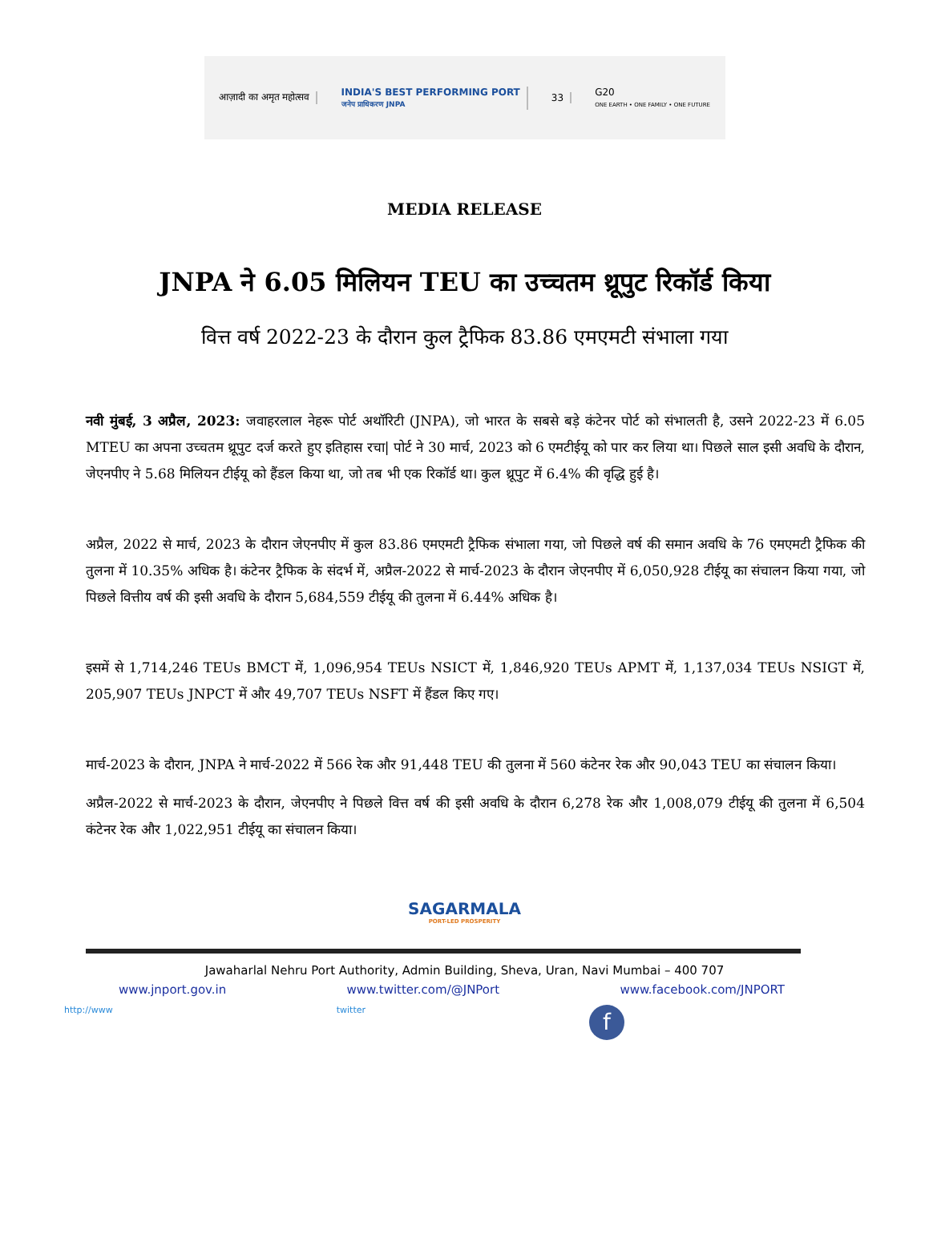आज़ादी का अमृत महोत्सव
INDIA'S BEST PERFORMING PORT
जनेप प्राधिकरण JNPA
33
G20
ONE EARTH • ONE FAMILY • ONE FUTURE
MEDIA RELEASE
JNPA ने 6.05 मिलियन TEU का उच्चतम थ्रूपुट रिकॉर्ड किया
वित्त वर्ष 2022-23 के दौरान कुल ट्रैफिक 83.86 एमएमटी संभाला गया
नवी मुंबई, 3 अप्रैल, 2023: जवाहरलाल नेहरू पोर्ट अथॉरिटी (JNPA), जो भारत के सबसे बड़े कंटेनर पोर्ट को संभालती है, उसने 2022-23 में 6.05 MTEU का अपना उच्चतम थ्रूपुट दर्ज करते हुए इतिहास रचा| पोर्ट ने 30 मार्च, 2023 को 6 एमटीईयू को पार कर लिया था। पिछले साल इसी अवधि के दौरान, जेएनपीए ने 5.68 मिलियन टीईयू को हैंडल किया था, जो तब भी एक रिकॉर्ड था। कुल थ्रूपुट में 6.4% की वृद्धि हुई है।
अप्रैल, 2022 से मार्च, 2023 के दौरान जेएनपीए में कुल 83.86 एमएमटी ट्रैफिक संभाला गया, जो पिछले वर्ष की समान अवधि के 76 एमएमटी ट्रैफिक की तुलना में 10.35% अधिक है। कंटेनर ट्रैफिक के संदर्भ में, अप्रैल-2022 से मार्च-2023 के दौरान जेएनपीए में 6,050,928 टीईयू का संचालन किया गया, जो पिछले वित्तीय वर्ष की इसी अवधि के दौरान 5,684,559 टीईयू की तुलना में 6.44% अधिक है।
इसमें से 1,714,246 TEUs BMCT में, 1,096,954 TEUs NSICT में, 1,846,920 TEUs APMT में, 1,137,034 TEUs NSIGT में, 205,907 TEUs JNPCT में और 49,707 TEUs NSFT में हैंडल किए गए।
मार्च-2023 के दौरान, JNPA ने मार्च-2022 में 566 रेक और 91,448 TEU की तुलना में 560 कंटेनर रेक और 90,043 TEU का संचालन किया।
अप्रैल-2022 से मार्च-2023 के दौरान, जेएनपीए ने पिछले वित्त वर्ष की इसी अवधि के दौरान 6,278 रेक और 1,008,079 टीईयू की तुलना में 6,504 कंटेनर रेक और 1,022,951 टीईयू का संचालन किया।
SAGARMALA
PORT-LED PROSPERITY
Jawaharlal Nehru Port Authority, Admin Building, Sheva, Uran, Navi Mumbai – 400 707
www.jnport.gov.in www.twitter.com/@JNPort www.facebook.com/JNPORT
http://www twitter f